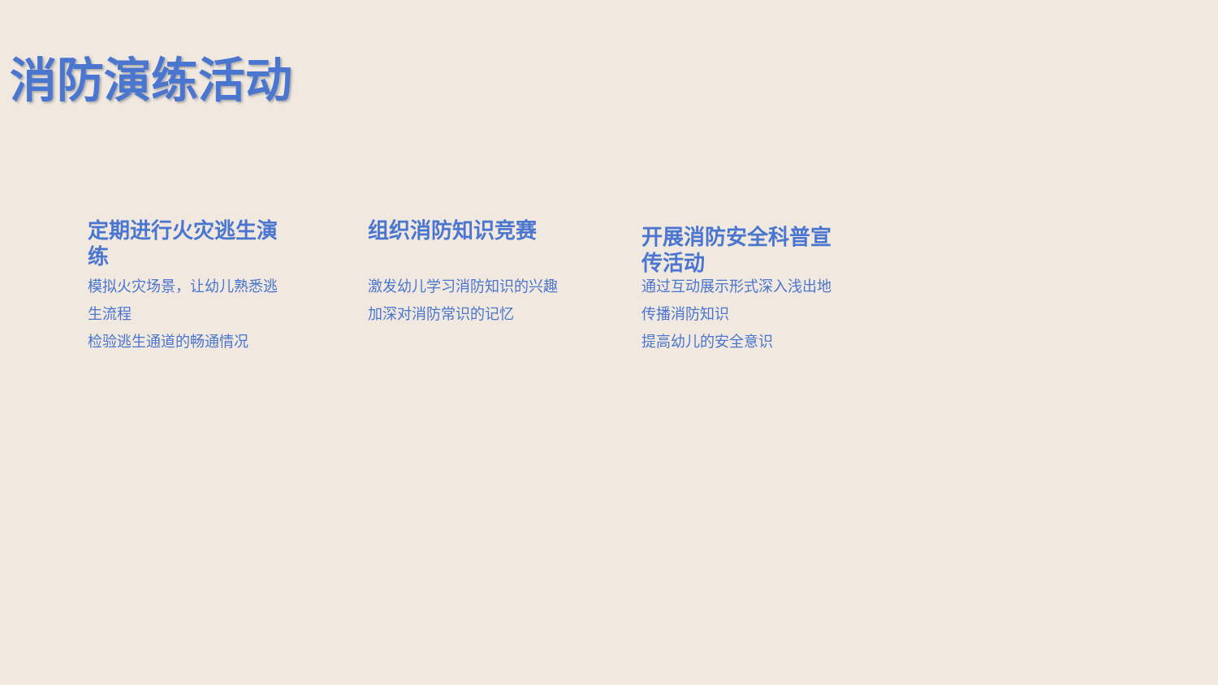消防演练活动
定期进行火灾逃生演练
模拟火灾场景，让幼儿熟悉逃生流程
检验逃生通道的畅通情况
组织消防知识竞赛
激发幼儿学习消防知识的兴趣
加深对消防常识的记忆
开展消防安全科普宣传活动
通过互动展示形式深入浅出地传播消防知识
提高幼儿的安全意识